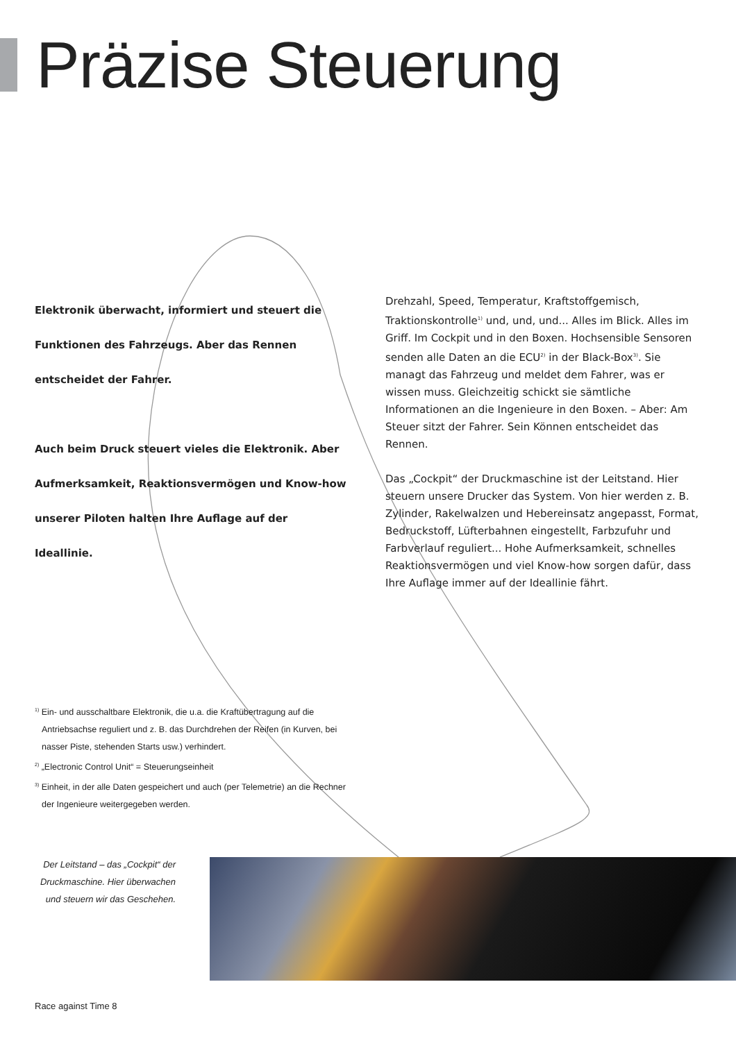Präzise Steuerung
Elektronik überwacht, informiert und steuert die Funktionen des Fahrzeugs. Aber das Rennen entscheidet der Fahrer.
Auch beim Druck steuert vieles die Elektronik. Aber Aufmerksamkeit, Reaktionsvermögen und Know-how unserer Piloten halten Ihre Auflage auf der Ideallinie.
Drehzahl, Speed, Temperatur, Kraftstoffgemisch, Traktionskontrolle<sup>1)</sup> und, und, und... Alles im Blick. Alles im Griff. Im Cockpit und in den Boxen. Hochsensible Sensoren senden alle Daten an die ECU<sup>2)</sup> in der Black-Box<sup>3)</sup>. Sie managt das Fahrzeug und meldet dem Fahrer, was er wissen muss. Gleichzeitig schickt sie sämtliche Informationen an die Ingenieure in den Boxen. – Aber: Am Steuer sitzt der Fahrer. Sein Können entscheidet das Rennen.
Das „Cockpit“ der Druckmaschine ist der Leitstand. Hier steuern unsere Drucker das System. Von hier werden z. B. Zylinder, Rakelwalzen und Hebereinsatz angepasst, Format, Bedruckstoff, Lüfterbahnen eingestellt, Farbzufuhr und Farbverlauf reguliert... Hohe Aufmerksamkeit, schnelles Reaktionsvermögen und viel Know-how sorgen dafür, dass Ihre Auflage immer auf der Ideallinie fährt.
<sup>1)</sup> Ein- und ausschaltbare Elektronik, die u.a. die Kraftübertragung auf die Antriebsachse reguliert und z. B. das Durchdrehen der Reifen (in Kurven, bei nasser Piste, stehenden Starts usw.) verhindert.
<sup>2)</sup> „Electronic Control Unit“ = Steuerungseinheit
<sup>3)</sup> Einheit, in der alle Daten gespeichert und auch (per Telemetrie) an die Rechner der Ingenieure weitergegeben werden.
Der Leitstand – das „Cockpit“ der Druckmaschine. Hier überwachen und steuern wir das Geschehen.
Race against Time 8